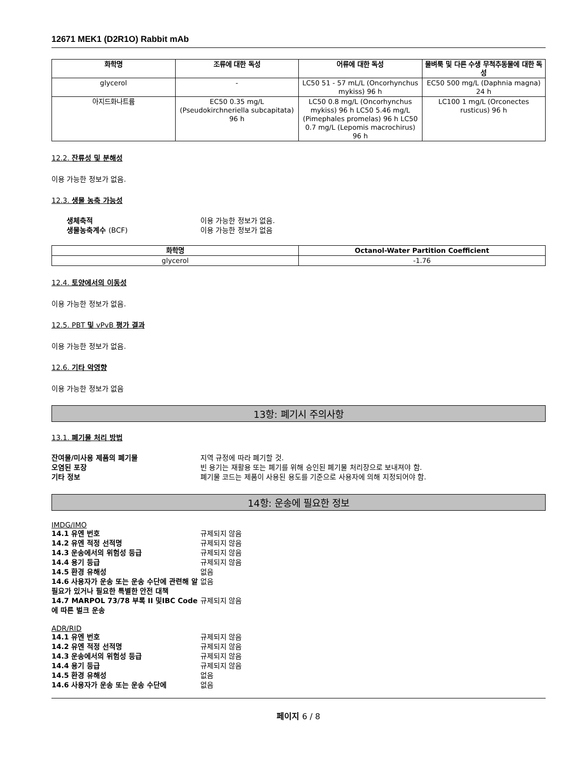12671 MEK1 (D2R1O) Rabbit mAb
| 화학명 | 조류에 대한 독성 | 어류에 대한 독성 | 물벼룩 및 다른 수생 무척추동물에 대한 독성 |
| --- | --- | --- | --- |
| glycerol | - | LC50 51 - 57 mL/L (Oncorhynchus mykiss) 96 h | EC50 500 mg/L (Daphnia magna) 24 h |
| 아지드화나트륨 | EC50 0.35 mg/L (Pseudokirchneriella subcapitata) 96 h | LC50 0.8 mg/L (Oncorhynchus mykiss) 96 h LC50 5.46 mg/L (Pimephales promelas) 96 h LC50 0.7 mg/L (Lepomis macrochirus) 96 h | LC100 1 mg/L (Orconectes rusticus) 96 h |
12.2. 잔류성 및 분해성
이용 가능한 정보가 없음.
12.3. 생물 농축 가능성
생체축적 이용 가능한 정보가 없음.
생물농축계수 (BCF) 이용 가능한 정보가 없음
| 화학명 | Octanol-Water Partition Coefficient |
| --- | --- |
| glycerol | -1.76 |
12.4. 토양에서의 이동성
이용 가능한 정보가 없음.
12.5. PBT 및 vPvB 평가 결과
이용 가능한 정보가 없음.
12.6. 기타 악영향
이용 가능한 정보가 없음
13항: 폐기시 주의사항
13.1. 폐기물 처리 방법
잔여물/미사용 제품의 폐기물 지역 규정에 따라 폐기할 것.
오염된 포장 빈 용기는 재활용 또는 폐기를 위해 승인된 폐기물 처리장으로 보내져야 함.
기타 정보 폐기물 코드는 제품이 사용된 용도를 기준으로 사용자에 의해 지정되어야 함.
14항: 운송에 필요한 정보
IMDG/IMO
14.1 유엔 번호 규제되지 않음
14.2 유엔 적정 선적명 규제되지 않음
14.3 운송에서의 위험성 등급 규제되지 않음
14.4 용기 등급 규제되지 않음
14.5 환경 유해성 없음
14.6 사용자가 운송 또는 운송 수단에 관련해 알 필요가 있거나 필요한 특별한 안전 대책 없음
14.7 MARPOL 73/78 부록 II 및IBC Code에 따른 벌크 운송 규제되지 않음
ADR/RID
14.1 유엔 번호 규제되지 않음
14.2 유엔 적정 선적명 규제되지 않음
14.3 운송에서의 위험성 등급 규제되지 않음
14.4 용기 등급 규제되지 않음
14.5 환경 유해성 없음
14.6 사용자가 운송 또는 운송 수단에 없음
페이지 6 / 8